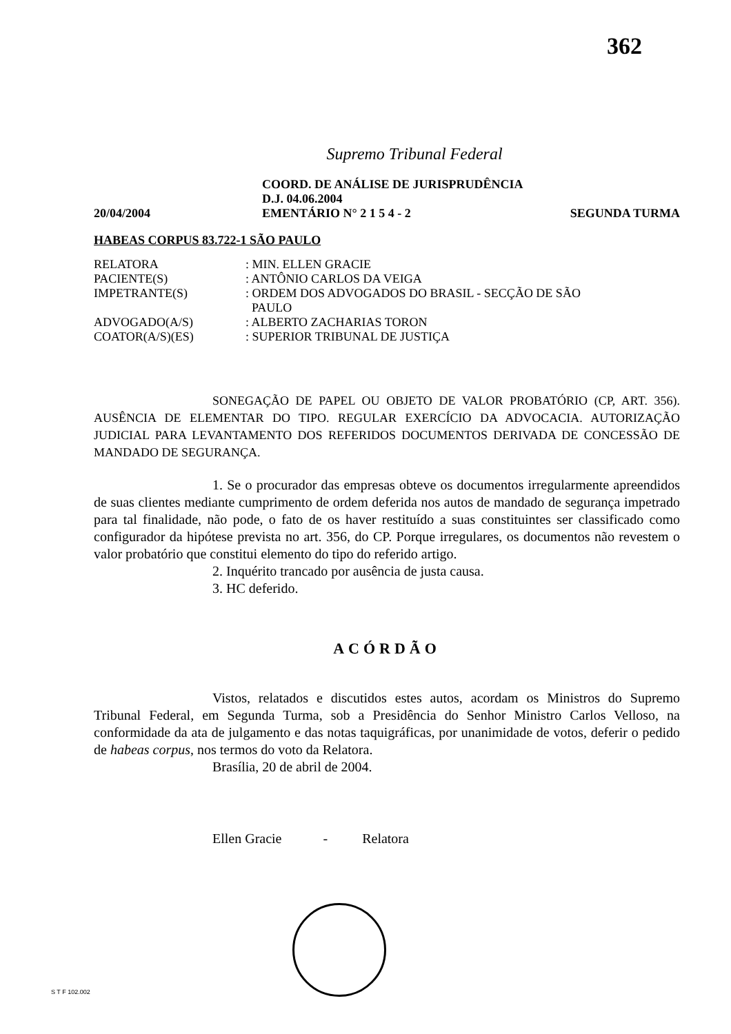362
Supremo Tribunal Federal
COORD. DE ANÁLISE DE JURISPRUDÊNCIA
D.J. 04.06.2004
20/04/2004 EMENTÁRIO N° 2 1 5 4 - 2 SEGUNDA TURMA
HABEAS CORPUS 83.722-1 SÃO PAULO
| RELATORA | : MIN. ELLEN GRACIE |
| PACIENTE(S) | : ANTÔNIO CARLOS DA VEIGA |
| IMPETRANTE(S) | : ORDEM DOS ADVOGADOS DO BRASIL - SECÇÃO DE SÃO PAULO |
| ADVOGADO(A/S) | : ALBERTO ZACHARIAS TORON |
| COATOR(A/S)(ES) | : SUPERIOR TRIBUNAL DE JUSTIÇA |
SONEGAÇÃO DE PAPEL OU OBJETO DE VALOR PROBATÓRIO (CP, ART. 356). AUSÊNCIA DE ELEMENTAR DO TIPO. REGULAR EXERCÍCIO DA ADVOCACIA. AUTORIZAÇÃO JUDICIAL PARA LEVANTAMENTO DOS REFERIDOS DOCUMENTOS DERIVADA DE CONCESSÃO DE MANDADO DE SEGURANÇA.
1. Se o procurador das empresas obteve os documentos irregularmente apreendidos de suas clientes mediante cumprimento de ordem deferida nos autos de mandado de segurança impetrado para tal finalidade, não pode, o fato de os haver restituído a suas constituintes ser classificado como configurador da hipótese prevista no art. 356, do CP. Porque irregulares, os documentos não revestem o valor probatório que constitui elemento do tipo do referido artigo.
2. Inquérito trancado por ausência de justa causa.
3. HC deferido.
ACÓRDÃO
Vistos, relatados e discutidos estes autos, acordam os Ministros do Supremo Tribunal Federal, em Segunda Turma, sob a Presidência do Senhor Ministro Carlos Velloso, na conformidade da ata de julgamento e das notas taquigráficas, por unanimidade de votos, deferir o pedido de habeas corpus, nos termos do voto da Relatora.
Brasília, 20 de abril de 2004.
Ellen Gracie - Relatora
S T F 102.002